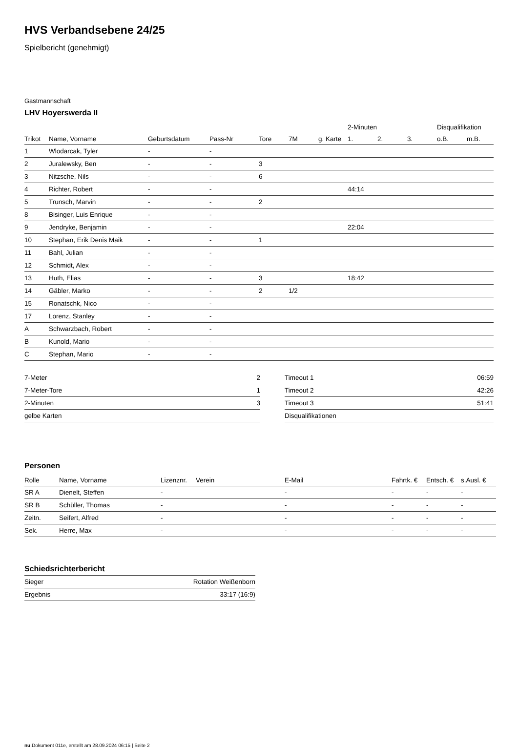HVS Verbandsebene 24/25
Spielbericht (genehmigt)
Gastmannschaft
LHV Hoyerswerda II
| | | | | | | | 2-Minuten | | | Disqualifikation | |
| --- | --- | --- | --- | --- | --- | --- | --- | --- | --- | --- | --- |
| Trikot | Name, Vorname | Geburtsdatum | Pass-Nr | Tore | 7M | g. Karte | 1. | 2. | 3. | o.B. | m.B. |
| 1 | Wlodarcak, Tyler | - | - | | | | | | | | |
| 2 | Juralewsky, Ben | - | - | 3 | | | | | | | |
| 3 | Nitzsche, Nils | - | - | 6 | | | | | | | |
| 4 | Richter, Robert | - | - | | | | 44:14 | | | | |
| 5 | Trunsch, Marvin | - | - | 2 | | | | | | | |
| 8 | Bisinger, Luis Enrique | - | - | | | | | | | | |
| 9 | Jendryke, Benjamin | - | - | | | | 22:04 | | | | |
| 10 | Stephan, Erik Denis Maik | - | - | 1 | | | | | | | |
| 11 | Bahl, Julian | - | - | | | | | | | | |
| 12 | Schmidt, Alex | - | - | | | | | | | | |
| 13 | Huth, Elias | - | - | 3 | | | 18:42 | | | | |
| 14 | Gäbler, Marko | - | - | 2 | 1/2 | | | | | | |
| 15 | Ronatschk, Nico | - | - | | | | | | | | |
| 17 | Lorenz, Stanley | - | - | | | | | | | | |
| A | Schwarzbach, Robert | - | - | | | | | | | | |
| B | Kunold, Mario | - | - | | | | | | | | |
| C | Stephan, Mario | - | - | | | | | | | | |
| 7-Meter | 2 |
| 7-Meter-Tore | 1 |
| 2-Minuten | 3 |
| gelbe Karten | |
| Timeout 1 | 06:59 |
| Timeout 2 | 42:26 |
| Timeout 3 | 51:41 |
| Disqualifikationen | |
Personen
| Rolle | Name, Vorname | Lizenznr. | Verein | E-Mail | Fahrtk. € | Entsch. € | s.Ausl. € |
| --- | --- | --- | --- | --- | --- | --- | --- |
| SR A | Dienelt, Steffen | - | | - | - | - | - |
| SR B | Schüller, Thomas | - | | - | - | - | - |
| Zeitn. | Seifert, Alfred | - | | - | - | - | - |
| Sek. | Herre, Max | - | | - | - | - | - |
Schiedsrichterbericht
| Sieger | Rotation Weißenborn |
| Ergebnis | 33:17 (16:9) |
nu.Dokument 011e, erstellt am 28.09.2024 06:15 | Seite 2